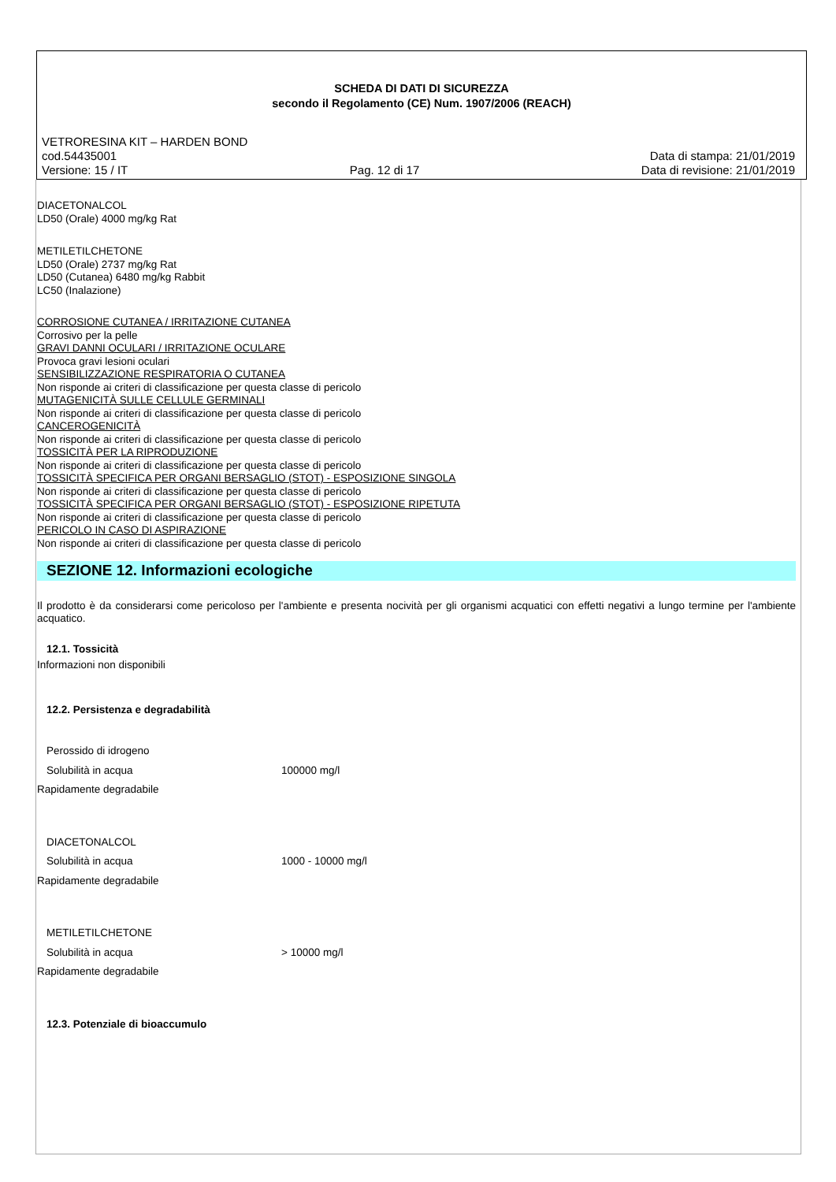SCHEDA DI DATI DI SICUREZZA
secondo il Regolamento (CE) Num. 1907/2006 (REACH)
VETRORESINA KIT – HARDEN BOND
cod.54435001 Data di stampa: 21/01/2019
Versione: 15 / IT Pag. 12 di 17 Data di revisione: 21/01/2019
DIACETONALCOL
LD50 (Orale) 4000 mg/kg Rat
METILETILCHETONE
LD50 (Orale) 2737 mg/kg Rat
LD50 (Cutanea) 6480 mg/kg Rabbit
LC50 (Inalazione)
CORROSIONE CUTANEA / IRRITAZIONE CUTANEA
Corrosivo per la pelle
GRAVI DANNI OCULARI / IRRITAZIONE OCULARE
Provoca gravi lesioni oculari
SENSIBILIZZAZIONE RESPIRATORIA O CUTANEA
Non risponde ai criteri di classificazione per questa classe di pericolo
MUTAGENICITÀ SULLE CELLULE GERMINALI
Non risponde ai criteri di classificazione per questa classe di pericolo
CANCEROGENICITÀ
Non risponde ai criteri di classificazione per questa classe di pericolo
TOSSICITÀ PER LA RIPRODUZIONE
Non risponde ai criteri di classificazione per questa classe di pericolo
TOSSICITÀ SPECIFICA PER ORGANI BERSAGLIO (STOT) - ESPOSIZIONE SINGOLA
Non risponde ai criteri di classificazione per questa classe di pericolo
TOSSICITÀ SPECIFICA PER ORGANI BERSAGLIO (STOT) - ESPOSIZIONE RIPETUTA
Non risponde ai criteri di classificazione per questa classe di pericolo
PERICOLO IN CASO DI ASPIRAZIONE
Non risponde ai criteri di classificazione per questa classe di pericolo
SEZIONE 12. Informazioni ecologiche
Il prodotto è da considerarsi come pericoloso per l'ambiente e presenta nocività per gli organismi acquatici con effetti negativi a lungo termine per l'ambiente acquatico.
12.1. Tossicità
Informazioni non disponibili
12.2. Persistenza e degradabilità
Perossido di idrogeno
Solubilità in acqua 100000 mg/l
Rapidamente degradabile
DIACETONALCOL
Solubilità in acqua 1000 - 10000 mg/l
Rapidamente degradabile
METILETILCHETONE
Solubilità in acqua > 10000 mg/l
Rapidamente degradabile
12.3. Potenziale di bioaccumulo